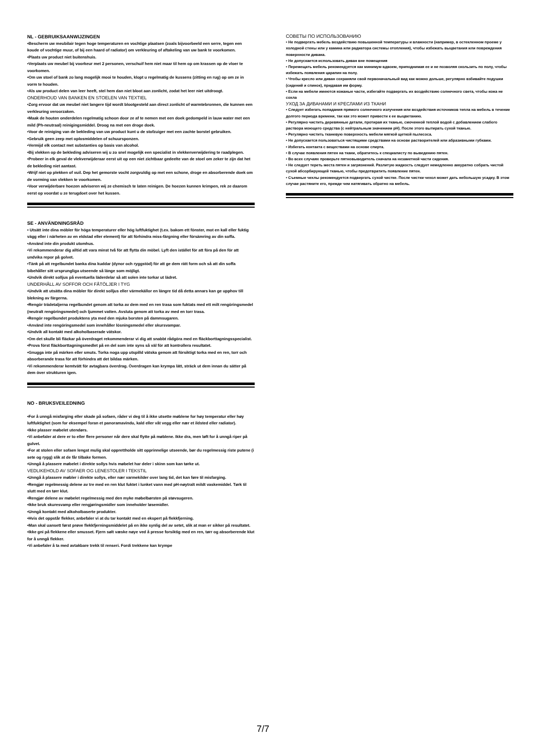NL - GEBRUIKSAANWIJZINGEN
•Bescherm uw meubilair tegen hoge temperaturen en vochtige plaatsen (zoals bijvoorbeeld een serre, tegen een koude of vochtige muur, of bij een haard of radiator) om verkleuring of aftakeling van uw bank te voorkomen.
•Plaats uw product niet buitenshuis.
•Verplaats uw meubel bij voorkeur met 2 personen, verschuif hem niet maar til hem op om krassen op de vloer te voorkomen.
•Om uw stoel of bank zo lang mogelijk mooi te houden, klopt u regelmatig de kussens (zitting en rug) op om ze in vorm te houden.
•Als uw product delen van leer heeft, stel hem dan niet bloot aan zonlicht, zodat het leer niet uitdroogt.
ONDERHOUD VAN BANKEN EN STOELEN VAN TEXTIEL
•Zorg ervoor dat uw meubel niet langere tijd wordt blootgesteld aan direct zonlicht of warmtebronnen, die kunnen een verkleuring veroorzaken.
•Maak de houten onderdelen regelmatig schoon door ze af te nemen met een doek gedompeld in lauw water met een mild (Ph-neutraal) reinigingsmiddel. Droog na met een droge doek.
•Voor de reiniging van de bekleding van uw product kunt u de stofzuiger met een zachte borstel gebruiken.
•Gebruik geen zeep met oplosmiddelen of schuursponzen.
•Vermijd elk contact met substanties op basis van alcohol.
•Bij vlekken op de bekleding adviseren wij u zo snel mogelijk een specialist in vlekkenverwijdering te raadplegen.
•Probeer in elk geval de vlekverwijderaar eerst uit op een niet zichtbaar gedeelte van de stoel om zeker te zijn dat het de bekleding niet aantast.
•Wrijf niet op plekken of vuil. Dep het gemorste vocht zorgvuldig op met een schone, droge en absorberende doek om de vorming van vlekken te voorkomen.
•Voor verwijderbare hoezen adviseren wij ze chemisch te laten reinigen. De hoezen kunnen krimpen, rek ze daarom eerst op voordat u ze terugdoet over het kussen.
SE - ANVÄNDNINGSRÅD
• Utsätt inte dina möbler för höga temperaturer eller hög luftfuktighet (t.ex. bakom ett fönster, mot en kall eller fuktig vägg eller i närheten av en eldstad eller element) för att förhindra miss-färgning eller försämring av din soffa.
•Använd inte din produkt utomhus.
•Vi rekommenderar dig alltid att vara minst två för att flytta din möbel. Lyft den istället för att föra på den för att undvika repor på golvet.
•Tänk på att regelbundet banka dina kuddar (dynor och ryggstöd) för att ge dem rätt form och så att din soffa bibehåller sitt ursprungliga utseende så länge som möjligt.
•Undvik direkt solljus på eventuella läderdelar så att solen inte torkar ut lädret.
UNDERHÅLL AV SOFFOR OCH FÅTÖLJER I TYG
•Undvik att utsätta dina möbler för direkt solljus eller värmekällor en längre tid då detta annars kan ge upphov till blekning av färgerna.
•Rengör trädetaljerna regelbundet genom att torka av dem med en ren trasa som fuktats med ett milt rengöringsmedel (neutralt rengöringsmedel) och ljummet vatten. Avsluta genom att torka av med en torr trasa.
•Rengör regelbundet produktens yta med den mjuka borsten på dammsugaren.
•Använd inte rengöringsmedel som innehåller lösningsmedel eller skursvampar.
•Undvik all kontakt med alkoholbaserade vätskor.
•Om det skulle bli fläckar på överdraget rekommenderar vi dig att snabbt rådgöra med en fläckborttagningsspecialist.
•Prova först fläckborttagningsmedlet på en del som inte syns så väl för att kontrollera resultatet.
•Gnugga inte på märken eller smuts. Torka noga upp utspilld vätska genom att försiktigt torka med en ren, torr och absorberande trasa för att förhindra att det bildas märken.
•Vi rekommenderar kemtvätt för avtagbara överdrag. Överdragen kan krympa lätt, sträck ut dem innan du sätter på dem över strukturen igen.
NO - BRUKSVEILEDNING
•For å unngå misfarging eller skade på sofaen, råder vi deg til å ikke utsette møblene for høy temperatur eller høy luftfuktighet (som for eksempel foran et panoramavindu, kald eller våt vegg eller nær et ildsted eller radiator).
•Ikke plasser møbelet utendørs.
•Vi anbefaler at dere er to eller flere personer når dere skal flytte på møblene. Ikke dra, men løft for å unngå riper på gulvet.
•For at stolen eller sofaen lengst mulig skal opprettholde sitt opprinnelige utseende, bør du regelmessig riste putene (i sete og rygg) slik at de får tilbake formen.
•Unngå å plassere møbelet i direkte sollys hvis møbelet har deler i skinn som kan tørke ut.
VEDLIKEHOLD AV SOFAER OG LENESTOLER I TEKSTIL
•Unngå å plassere møbler i direkte sollys, eller nær varmekilder over lang tid, det kan føre til misfarging.
•Rengjør regelmessig delene av tre med en ren klut fuktet i lunket vann med pH-nøytralt mildt vaskemiddel. Tørk til slutt med en tørr klut.
•Rengjør delene av møbelet regelmessig med den myke møbelbørsten på støvsugeren.
•Ikke bruk skuresvamp eller rengjøringsmidler som inneholder løsemidler.
•Unngå kontakt med alkoholbaserte produkter.
•Hvis det oppstår flekker, anbefaler vi at du tar kontakt med en ekspert på flekkfjerning.
•Man skal uansett først prøve flekkfjerningsmiddelet på en ikke synlig del av setet, slik at man er sikker på resultatet.
•Ikke gni på flekkene eller smusset. Fjern sølt væske nøye ved å presse forsiktig med en ren, tørr og absorberende klut for å unngå flekker.
•Vi anbefaler å ta med avtakbare trekk til renseri. Fordi trekkene kan krympe
СОВЕТЫ ПО ИСПОЛЬЗОВАНИЮ
• Не подвергать мебель воздействию повышенной температуры и влажности (например, в остекленном проеме у холодной стены или у камина или радиатора системы отопления), чтобы избежать выцветания или повреждения поверхности дивана.
• Не допускается использовать диван вне помещения
• Перемещать мебель рекомендуется как минимум вдвоем, приподнимая ее и не позволяя скользить по полу, чтобы избежать появления царапин на полу.
• Чтобы кресло или диван сохраняли свой первоначальный вид как можно дольше, регулярно взбивайте подушки (сидений и спинок), придавая им форму.
• Если на мебели имеются кожаные части, избегайте подвергать их воздействию солнечного света, чтобы кожа не сохла
УХОД ЗА ДИВАНАМИ И КРЕСЛАМИ ИЗ ТКАНИ
• Следует избегать попадания прямого солнечного излучения или воздействия источников тепла на мебель в течение долгого периода времени, так как это может привести к ее выцветанию.
• Регулярно чистить деревянные детали, протирая их тканью, смоченной теплой водой с добавлением слабого раствора моющего средства (с нейтральным значением pH). После этого вытирать сухой тканью.
• Регулярно чистить тканевую поверхность мебели мягкой щеткой пылесоса.
• Не допускается пользоваться чистящими средствами на основе растворителей или абразивными губками.
• Избегать контакта с веществами на основе спирта.
• В случае появления пятен на ткани, обратитесь к специалисту по выведению пятен.
• Во всех случаях проверьте пятновыводитель сначала на незаметной части сидения.
• Не следует тереть места пятен и загрязнений. Разлитую жидкость следует немедленно аккуратно собрать чистой сухой абсорбирующей тканью, чтобы предотвратить появление пятен.
• Съемные чехлы рекомендуется подвергать сухой чистке. После чистки чехол может дать небольшую усадку. В этом случае растяните его, прежде чем натягивать обратно на мебель.
7/7